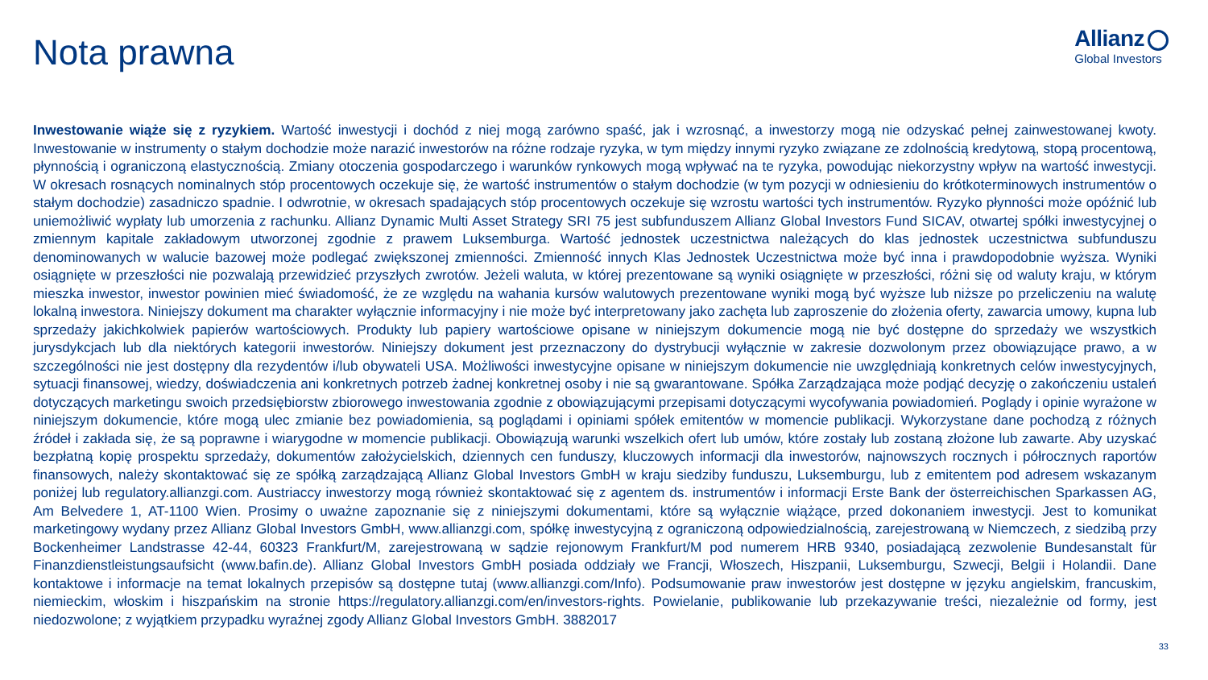Nota prawna
Allianz
Global Investors
Inwestowanie wiąże się z ryzykiem. Wartość inwestycji i dochód z niej mogą zarówno spaść, jak i wzrosnąć, a inwestorzy mogą nie odzyskać pełnej zainwestowanej kwoty. Inwestowanie w instrumenty o stałym dochodzie może narazić inwestorów na różne rodzaje ryzyka, w tym między innymi ryzyko związane ze zdolnością kredytową, stopą procentową, płynnością i ograniczoną elastycznością. Zmiany otoczenia gospodarczego i warunków rynkowych mogą wpływać na te ryzyka, powodując niekorzystny wpływ na wartość inwestycji. W okresach rosnących nominalnych stóp procentowych oczekuje się, że wartość instrumentów o stałym dochodzie (w tym pozycji w odniesieniu do krótkoterminowych instrumentów o stałym dochodzie) zasadniczo spadnie. I odwrotnie, w okresach spadających stóp procentowych oczekuje się wzrostu wartości tych instrumentów. Ryzyko płynności może opóźnić lub uniemożliwić wypłaty lub umorzenia z rachunku. Allianz Dynamic Multi Asset Strategy SRI 75 jest subfunduszem Allianz Global Investors Fund SICAV, otwartej spółki inwestycyjnej o zmiennym kapitale zakładowym utworzonej zgodnie z prawem Luksemburga. Wartość jednostek uczestnictwa należących do klas jednostek uczestnictwa subfunduszu denominowanych w walucie bazowej może podlegać zwiększonej zmienności. Zmienność innych Klas Jednostek Uczestnictwa może być inna i prawdopodobnie wyższa. Wyniki osiągnięte w przeszłości nie pozwalają przewidzieć przyszłych zwrotów. Jeżeli waluta, w której prezentowane są wyniki osiągnięte w przeszłości, różni się od waluty kraju, w którym mieszka inwestor, inwestor powinien mieć świadomość, że ze względu na wahania kursów walutowych prezentowane wyniki mogą być wyższe lub niższe po przeliczeniu na walutę lokalną inwestora. Niniejszy dokument ma charakter wyłącznie informacyjny i nie może być interpretowany jako zachęta lub zaproszenie do złożenia oferty, zawarcia umowy, kupna lub sprzedaży jakichkolwiek papierów wartościowych. Produkty lub papiery wartościowe opisane w niniejszym dokumencie mogą nie być dostępne do sprzedaży we wszystkich jurysdykcjach lub dla niektórych kategorii inwestorów. Niniejszy dokument jest przeznaczony do dystrybucji wyłącznie w zakresie dozwolonym przez obowiązujące prawo, a w szczególności nie jest dostępny dla rezydentów i/lub obywateli USA. Możliwości inwestycyjne opisane w niniejszym dokumencie nie uwzględniają konkretnych celów inwestycyjnych, sytuacji finansowej, wiedzy, doświadczenia ani konkretnych potrzeb żadnej konkretnej osoby i nie są gwarantowane. Spółka Zarządzająca może podjąć decyzję o zakończeniu ustaleń dotyczących marketingu swoich przedsiębiorstw zbiorowego inwestowania zgodnie z obowiązującymi przepisami dotyczącymi wycofywania powiadomień. Poglądy i opinie wyrażone w niniejszym dokumencie, które mogą ulec zmianie bez powiadomienia, są poglądami i opiniami spółek emitentów w momencie publikacji. Wykorzystane dane pochodzą z różnych źródeł i zakłada się, że są poprawne i wiarygodne w momencie publikacji. Obowiązują warunki wszelkich ofert lub umów, które zostały lub zostaną złożone lub zawarte. Aby uzyskać bezpłatną kopię prospektu sprzedaży, dokumentów założycielskich, dziennych cen funduszy, kluczowych informacji dla inwestorów, najnowszych rocznych i półrocznych raportów finansowych, należy skontaktować się ze spółką zarządzającą Allianz Global Investors GmbH w kraju siedziby funduszu, Luksemburgu, lub z emitentem pod adresem wskazanym poniżej lub regulatory.allianzgi.com. Austriaccy inwestorzy mogą również skontaktować się z agentem ds. instrumentów i informacji Erste Bank der österreichischen Sparkassen AG, Am Belvedere 1, AT-1100 Wien. Prosimy o uważne zapoznanie się z niniejszymi dokumentami, które są wyłącznie wiążące, przed dokonaniem inwestycji. Jest to komunikat marketingowy wydany przez Allianz Global Investors GmbH, www.allianzgi.com, spółkę inwestycyjną z ograniczoną odpowiedzialnością, zarejestrowaną w Niemczech, z siedzibą przy Bockenheimer Landstrasse 42-44, 60323 Frankfurt/M, zarejestrowaną w sądzie rejonowym Frankfurt/M pod numerem HRB 9340, posiadającą zezwolenie Bundesanstalt für Finanzdienstleistungsaufsicht (www.bafin.de). Allianz Global Investors GmbH posiada oddziały we Francji, Włoszech, Hiszpanii, Luksemburgu, Szwecji, Belgii i Holandii. Dane kontaktowe i informacje na temat lokalnych przepisów są dostępne tutaj (www.allianzgi.com/Info). Podsumowanie praw inwestorów jest dostępne w języku angielskim, francuskim, niemieckim, włoskim i hiszpańskim na stronie https://regulatory.allianzgi.com/en/investors-rights. Powielanie, publikowanie lub przekazywanie treści, niezależnie od formy, jest niedozwolone; z wyjątkiem przypadku wyraźnej zgody Allianz Global Investors GmbH. 3882017
33